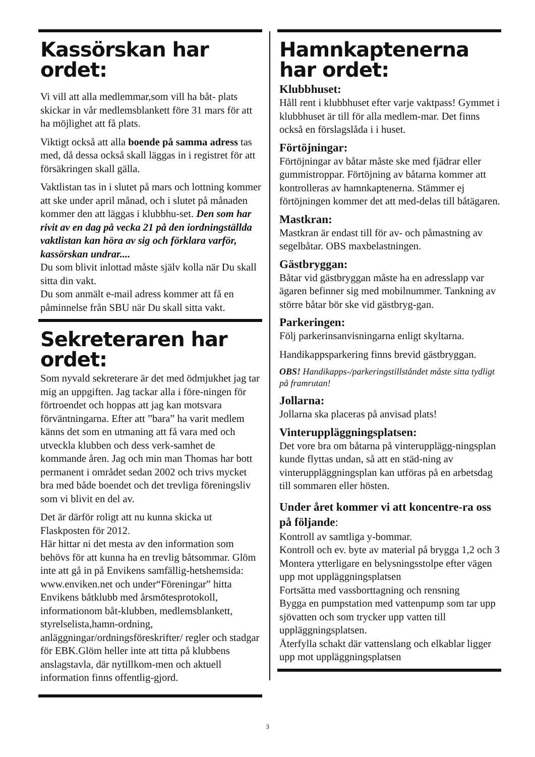Kassörskan har ordet:
Vi vill att alla medlemmar,som vill ha båt- plats skickar in vår medlemsblankett före 31 mars för att ha möjlighet att få plats.
Viktigt också att alla boende på samma adress tas med, då dessa också skall läggas in i registret för att försäkringen skall gälla.
Vaktlistan tas in i slutet på mars och lottning kommer att ske under april månad, och i slutet på månaden kommer den att läggas i klubbhu-set. Den som har rivit av en dag på vecka 21 på den iordningställda vaktlistan kan höra av sig och förklara varför, kassörskan undrar....
Du som blivit inlottad måste själv kolla när Du skall sitta din vakt.
Du som anmält e-mail adress kommer att få en påminnelse från SBU när Du skall sitta vakt.
Sekreteraren har ordet:
Som nyvald sekreterare är det med ödmjukhet jag tar mig an uppgiften. Jag tackar alla i före-ningen för förtroendet och hoppas att jag kan motsvara förväntningarna. Efter att ”bara” ha varit medlem känns det som en utmaning att få vara med och utveckla klubben och dess verk-samhet de kommande åren. Jag och min man Thomas har bott permanent i området sedan 2002 och trivs mycket bra med både boendet och det trevliga föreningsliv som vi blivit en del av.
Det är därför roligt att nu kunna skicka ut Flaskposten för 2012.
Här hittar ni det mesta av den information som behövs för att kunna ha en trevlig båtsommar. Glöm inte att gå in på Envikens samfällig-hetshemsida: www.enviken.net och under“Föreningar” hitta Envikens båtklubb med årsmötesprotokoll, informationom båt-klubben, medlemsblankett, styrelselista,hamn-ordning, anläggningar/ordningsföreskrifter/ regler och stadgar för EBK.Glöm heller inte att titta på klubbens anslagstavla, där nytillkom-men och aktuell information finns offentlig-gjord.
Hamnkaptenerna har ordet:
Klubbhuset:
Håll rent i klubbhuset efter varje vaktpass! Gymmet i klubbhuset är till för alla medlem-mar. Det finns också en förslagslåda i i huset.
Förtöjningar:
Förtöjningar av båtar måste ske med fjädrar eller gummistroppar. Förtöjning av båtarna kommer att kontrolleras av hamnkaptenerna. Stämmer ej förtöjningen kommer det att med-delas till båtägaren.
Mastkran:
Mastkran är endast till för av- och påmastning av segelbåtar. OBS maxbelastningen.
Gästbryggan:
Båtar vid gästbryggan måste ha en adresslapp var ägaren befinner sig med mobilnummer. Tankning av större båtar bör ske vid gästbryg-gan.
Parkeringen:
Följ parkerinsanvisningarna enligt skyltarna.
Handikappsparkering finns brevid gästbryggan.
OBS! Handikapps-/parkeringstillståndet måste sitta tydligt på framrutan!
Jollarna:
Jollarna ska placeras på anvisad plats!
Vinteruppläggningsplatsen:
Det vore bra om båtarna på vinterupplägg-ningsplan kunde flyttas undan, så att en städ-ning av vinteruppläggningsplan kan utföras på en arbetsdag till sommaren eller hösten.
Under året kommer vi att koncentre-ra oss på följande:
Kontroll av samtliga y-bommar.
Kontroll och ev. byte av material på brygga 1,2 och 3
Montera ytterligare en belysningsstolpe efter vägen upp mot uppläggningsplatsen
Fortsätta med vassborttagning och rensning
Bygga en pumpstation med vattenpump som tar upp sjövatten och som trycker upp vatten till uppläggningsplatsen.
Återfylla schakt där vattenslang och elkablar ligger upp mot uppläggningsplatsen
3